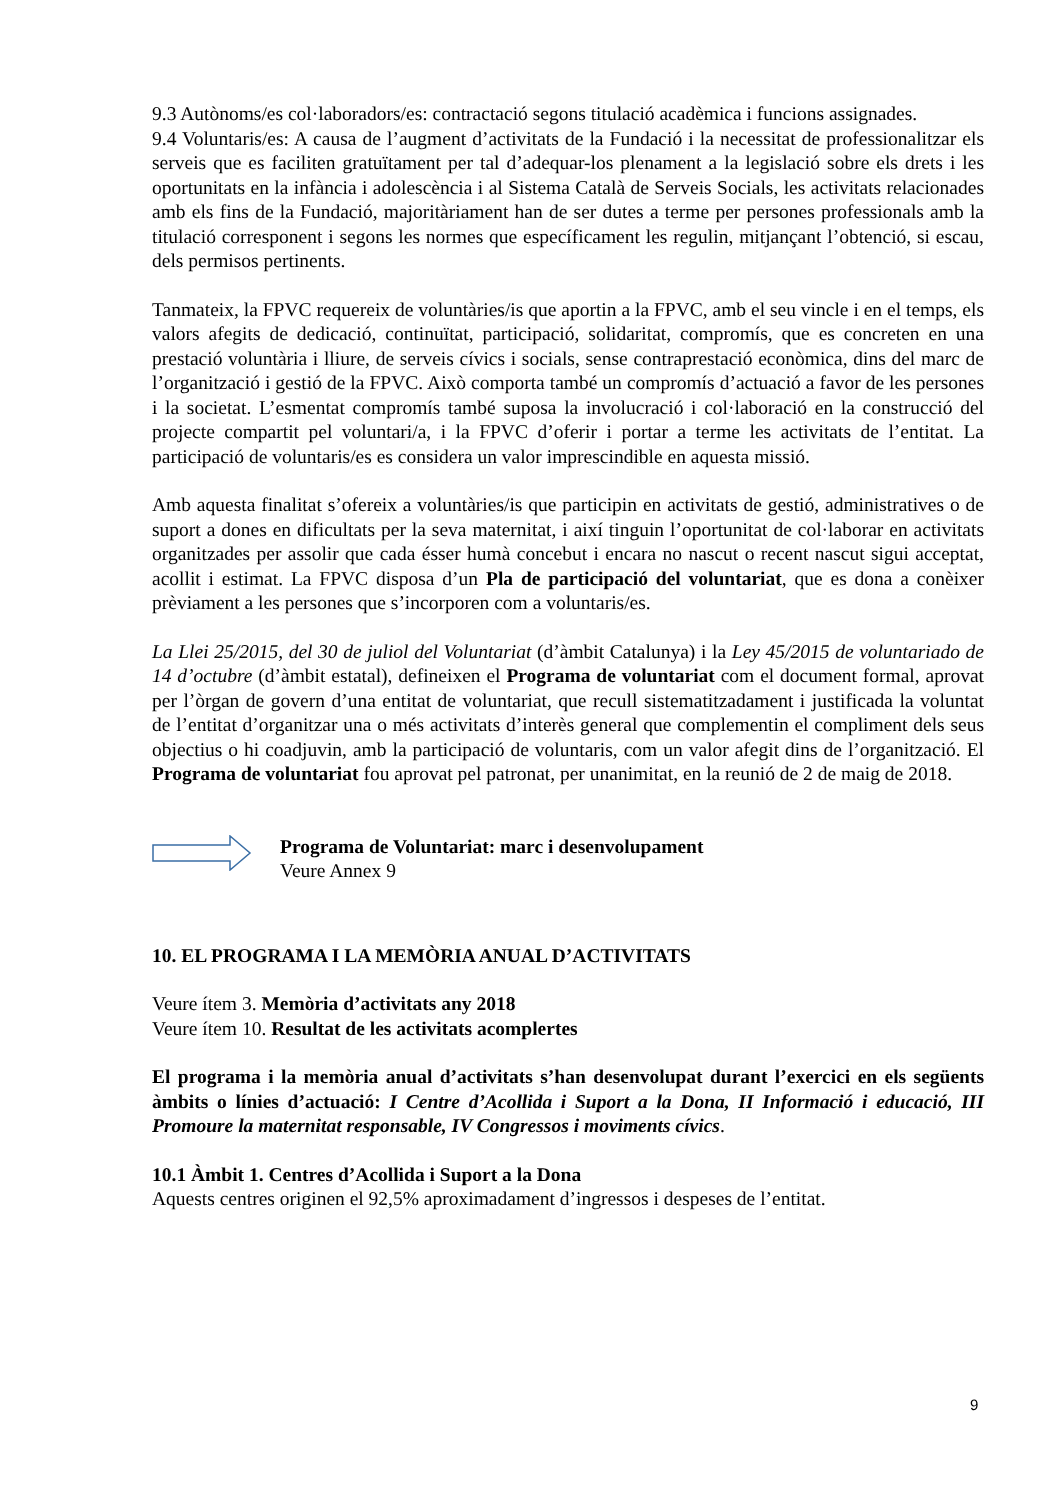9.3 Autònoms/es col·laboradors/es: contractació segons titulació acadèmica i funcions assignades.
9.4 Voluntaris/es: A causa de l’augment d’activitats de la Fundació i la necessitat de professionalitzar els serveis que es faciliten gratuïtament per tal d’adequar-los plenament a la legislació sobre els drets i les oportunitats en la infància i adolescència i al Sistema Català de Serveis Socials, les activitats relacionades amb els fins de la Fundació, majoritàriament han de ser dutes a terme per persones professionals amb la titulació corresponent i segons les normes que específicament les regulin, mitjançant l’obtenció, si escau, dels permisos pertinents.
Tanmateix, la FPVC requereix de voluntàries/is que aportin a la FPVC, amb el seu vincle i en el temps, els valors afegits de dedicació, continuïtat, participació, solidaritat, compromís, que es concreten en una prestació voluntària i lliure, de serveis cívics i socials, sense contraprestació econòmica, dins del marc de l’organització i gestió de la FPVC. Això comporta també un compromís d’actuació a favor de les persones i la societat. L’esmentat compromís també suposa la involucració i col·laboració en la construcció del projecte compartit pel voluntari/a, i la FPVC d’oferir i portar a terme les activitats de l’entitat. La participació de voluntaris/es es considera un valor imprescindible en aquesta missió.
Amb aquesta finalitat s’ofereix a voluntàries/is que participin en activitats de gestió, administratives o de suport a dones en dificultats per la seva maternitat, i així tinguin l’oportunitat de col·laborar en activitats organitzades per assolir que cada ésser humà concebut i encara no nascut o recent nascut sigui acceptat, acollit i estimat. La FPVC disposa d’un Pla de participació del voluntariat, que es dona a conèixer prèviament a les persones que s’incorporen com a voluntaris/es.
La Llei 25/2015, del 30 de juliol del Voluntariat (d’àmbit Catalunya) i la Ley 45/2015 de voluntariado de 14 d’octubre (d’àmbit estatal), defineixen el Programa de voluntariat com el document formal, aprovat per l’òrgan de govern d’una entitat de voluntariat, que recull sistematitzadament i justificada la voluntat de l’entitat d’organitzar una o més activitats d’interès general que complementin el compliment dels seus objectius o hi coadjuvin, amb la participació de voluntaris, com un valor afegit dins de l’organització. El Programa de voluntariat fou aprovat pel patronat, per unanimitat, en la reunió de 2 de maig de 2018.
Programa de Voluntariat: marc i desenvolupament
Veure Annex 9
10. EL PROGRAMA I LA MEMÒRIA ANUAL D’ACTIVITATS
Veure ítem 3. Memòria d’activitats any 2018
Veure ítem 10. Resultat de les activitats acomplertes
El programa i la memòria anual d’activitats s’han desenvolupat durant l’exercici en els següents àmbits o línies d’actuació: I Centre d’Acollida i Suport a la Dona, II Informació i educació, III Promoure la maternitat responsable, IV Congressos i moviments cívics.
10.1 Àmbit 1. Centres d’Acollida i Suport a la Dona
Aquests centres originen el 92,5% aproximadament d’ingressos i despeses de l’entitat.
9